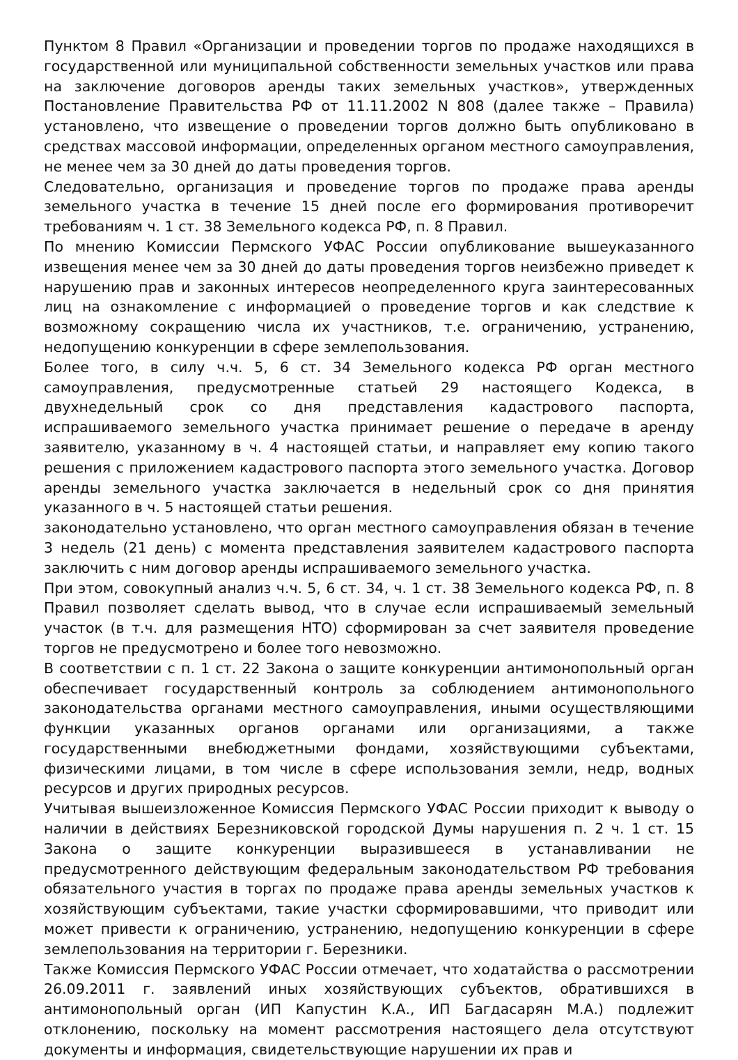Пунктом 8 Правил «Организации и проведении торгов по продаже находящихся в государственной или муниципальной собственности земельных участков или права на заключение договоров аренды таких земельных участков», утвержденных Постановление Правительства РФ от 11.11.2002 N 808 (далее также – Правила) установлено, что извещение о проведении торгов должно быть опубликовано в средствах массовой информации, определенных органом местного самоуправления, не менее чем за 30 дней до даты проведения торгов.
Следовательно, организация и проведение торгов по продаже права аренды земельного участка в течение 15 дней после его формирования противоречит требованиям ч. 1 ст. 38 Земельного кодекса РФ, п. 8 Правил.
По мнению Комиссии Пермского УФАС России опубликование вышеуказанного извещения менее чем за 30 дней до даты проведения торгов неизбежно приведет к нарушению прав и законных интересов неопределенного круга заинтересованных лиц на ознакомление с информацией о проведение торгов и как следствие к возможному сокращению числа их участников, т.е. ограничению, устранению, недопущению конкуренции в сфере землепользования.
Более того, в силу ч.ч. 5, 6 ст. 34 Земельного кодекса РФ орган местного самоуправления, предусмотренные статьей 29 настоящего Кодекса, в двухнедельный срок со дня представления кадастрового паспорта, испрашиваемого земельного участка принимает решение о передаче в аренду заявителю, указанному в ч. 4 настоящей статьи, и направляет ему копию такого решения с приложением кадастрового паспорта этого земельного участка. Договор аренды земельного участка заключается в недельный срок со дня принятия указанного в ч. 5 настоящей статьи решения.
законодательно установлено, что орган местного самоуправления обязан в течение 3 недель (21 день) с момента представления заявителем кадастрового паспорта заключить с ним договор аренды испрашиваемого земельного участка.
При этом, совокупный анализ ч.ч. 5, 6 ст. 34, ч. 1 ст. 38 Земельного кодекса РФ, п. 8 Правил позволяет сделать вывод, что в случае если испрашиваемый земельный участок (в т.ч. для размещения НТО) сформирован за счет заявителя проведение торгов не предусмотрено и более того невозможно.
В соответствии с п. 1 ст. 22 Закона о защите конкуренции антимонопольный орган обеспечивает государственный контроль за соблюдением антимонопольного законодательства органами местного самоуправления, иными осуществляющими функции указанных органов органами или организациями, а также государственными внебюджетными фондами, хозяйствующими субъектами, физическими лицами, в том числе в сфере использования земли, недр, водных ресурсов и других природных ресурсов.
Учитывая вышеизложенное Комиссия Пермского УФАС России приходит к выводу о наличии в действиях Березниковской городской Думы нарушения п. 2 ч. 1 ст. 15 Закона о защите конкуренции выразившееся в устанавливании не предусмотренного действующим федеральным законодательством РФ требования обязательного участия в торгах по продаже права аренды земельных участков к хозяйствующим субъектами, такие участки сформировавшими, что приводит или может привести к ограничению, устранению, недопущению конкуренции в сфере землепользования на территории г. Березники.
Также Комиссия Пермского УФАС России отмечает, что ходатайства о рассмотрении 26.09.2011 г. заявлений иных хозяйствующих субъектов, обратившихся в антимонопольный орган (ИП Капустин К.А., ИП Багдасарян М.А.) подлежит отклонению, поскольку на момент рассмотрения настоящего дела отсутствуют документы и информация, свидетельствующие нарушении их прав и